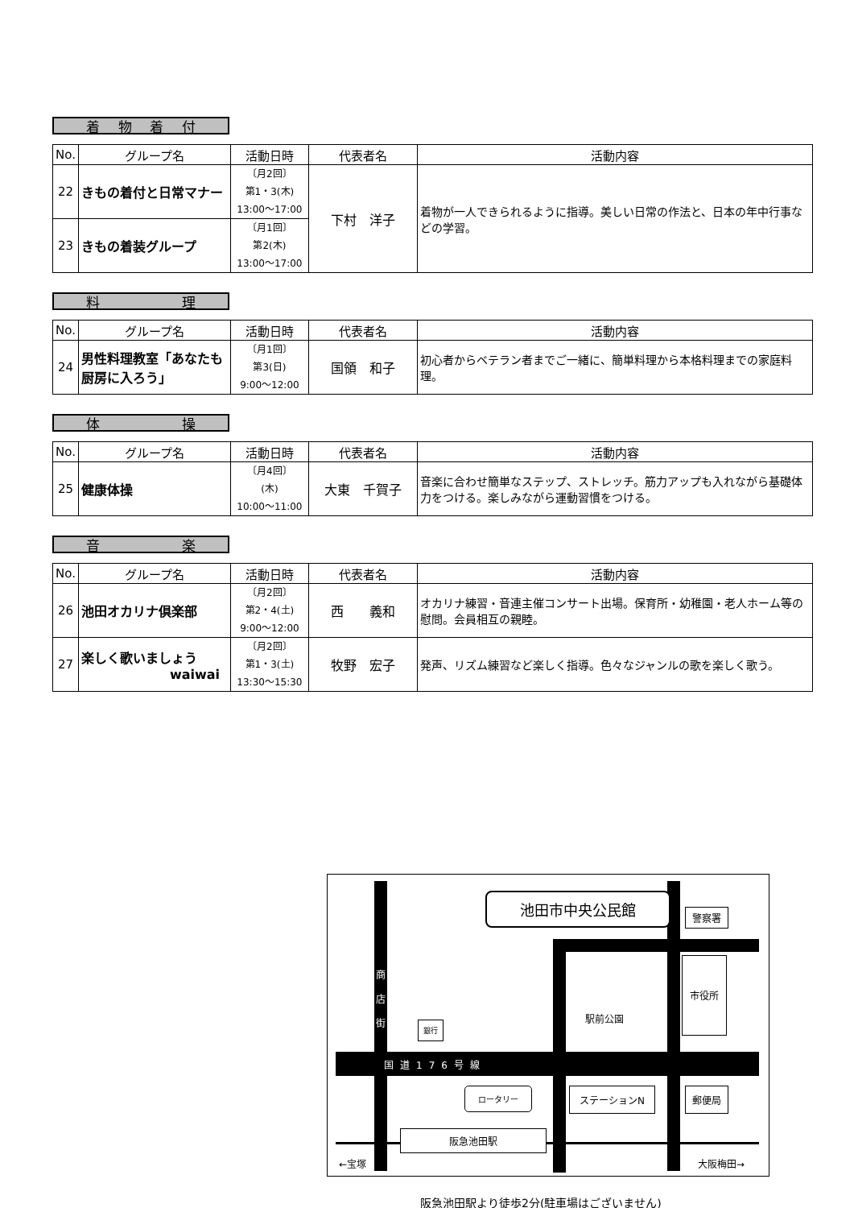着物着付
| No. | グループ名 | 活動日時 | 代表者名 | 活動内容 |
| --- | --- | --- | --- | --- |
| 22 | きもの着付と日常マナー | 〔月2回〕 第1・3(木) 13:00～17:00 | 下村 洋子 | 着物が一人できられるように指導。美しい日常の作法と、日本の年中行事などの学習。 |
| 23 | きもの着装グループ | 〔月1回〕 第2(木) 13:00～17:00 | | |
料理
| No. | グループ名 | 活動日時 | 代表者名 | 活動内容 |
| --- | --- | --- | --- | --- |
| 24 | 男性料理教室「あなたも厨房に入ろう」 | 〔月1回〕 第3(日) 9:00～12:00 | 国領 和子 | 初心者からベテラン者までご一緒に、簡単料理から本格料理までの家庭料理。 |
体操
| No. | グループ名 | 活動日時 | 代表者名 | 活動内容 |
| --- | --- | --- | --- | --- |
| 25 | 健康体操 | 〔月4回〕 (木) 10:00～11:00 | 大東 千賀子 | 音楽に合わせ簡単なステップ、ストレッチ。筋力アップも入れながら基礎体力をつける。楽しみながら運動習慣をつける。 |
音楽
| No. | グループ名 | 活動日時 | 代表者名 | 活動内容 |
| --- | --- | --- | --- | --- |
| 26 | 池田オカリナ倶楽部 | 〔月2回〕 第2・4(土) 9:00～12:00 | 西 義和 | オカリナ練習・音連主催コンサート出場。保育所・幼稚園・老人ホーム等の慰問。会員相互の親睦。 |
| 27 | 楽しく歌いましょう waiwai | 〔月2回〕 第1・3(土) 13:30～15:30 | 牧野 宏子 | 発声、リズム練習など楽しく指導。色々なジャンルの歌を楽しく歌う。 |
池田市中央公民館
警察署
市役所
商 店 街
駅前公園
銀行
国道176号線
ロータリー ステーションN 郵便局
阪急池田駅
←宝塚 大阪梅田→
阪急池田駅より徒歩2分(駐車場はございません)